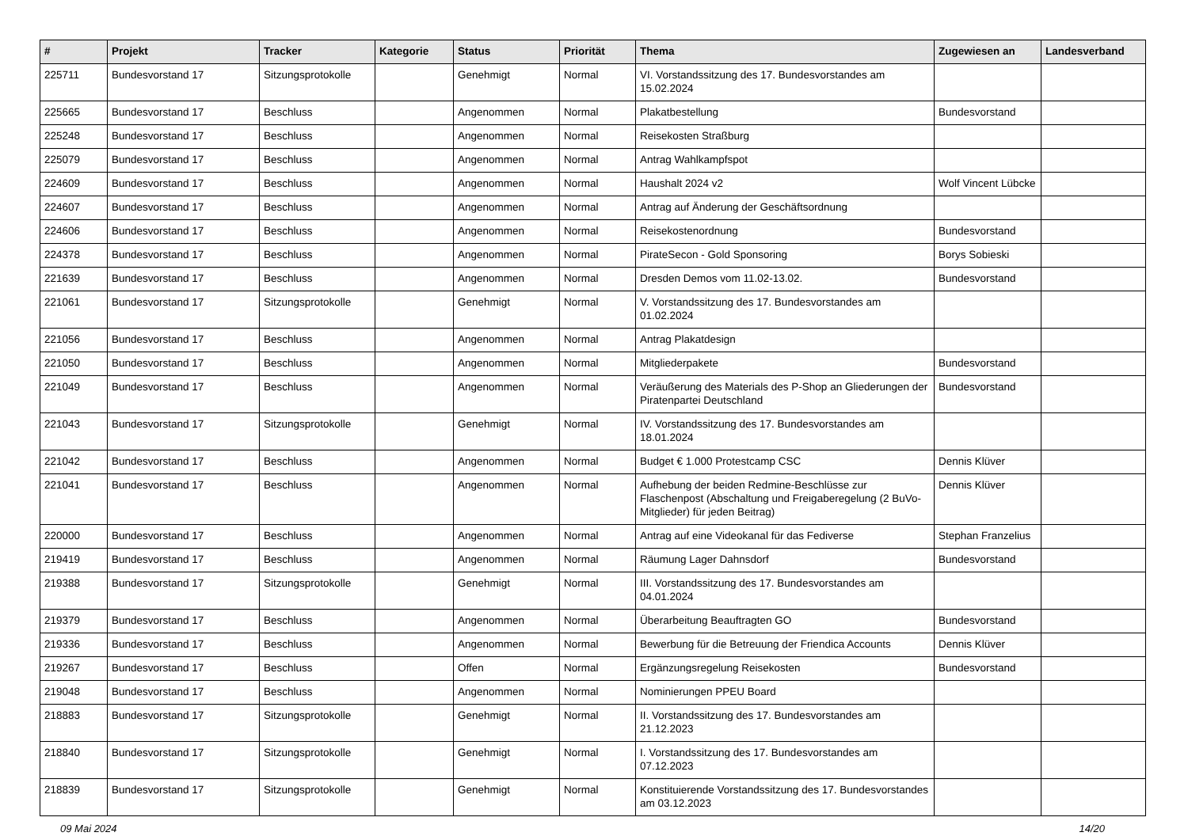| # | Projekt | Tracker | Kategorie | Status | Priorität | Thema | Zugewiesen an | Landesverband |
| --- | --- | --- | --- | --- | --- | --- | --- | --- |
| 225711 | Bundesvorstand 17 | Sitzungsprotokolle | | Genehmigt | Normal | VI. Vorstandssitzung des 17. Bundesvorstandes am 15.02.2024 | | |
| 225665 | Bundesvorstand 17 | Beschluss | | Angenommen | Normal | Plakatbestellung | Bundesvorstand | |
| 225248 | Bundesvorstand 17 | Beschluss | | Angenommen | Normal | Reisekosten Straßburg | | |
| 225079 | Bundesvorstand 17 | Beschluss | | Angenommen | Normal | Antrag Wahlkampfspot | | |
| 224609 | Bundesvorstand 17 | Beschluss | | Angenommen | Normal | Haushalt 2024 v2 | Wolf Vincent Lübcke | |
| 224607 | Bundesvorstand 17 | Beschluss | | Angenommen | Normal | Antrag auf Änderung der Geschäftsordnung | | |
| 224606 | Bundesvorstand 17 | Beschluss | | Angenommen | Normal | Reisekostenordnung | Bundesvorstand | |
| 224378 | Bundesvorstand 17 | Beschluss | | Angenommen | Normal | PirateSecon - Gold Sponsoring | Borys Sobieski | |
| 221639 | Bundesvorstand 17 | Beschluss | | Angenommen | Normal | Dresden Demos vom 11.02-13.02. | Bundesvorstand | |
| 221061 | Bundesvorstand 17 | Sitzungsprotokolle | | Genehmigt | Normal | V. Vorstandssitzung des 17. Bundesvorstandes am 01.02.2024 | | |
| 221056 | Bundesvorstand 17 | Beschluss | | Angenommen | Normal | Antrag Plakatdesign | | |
| 221050 | Bundesvorstand 17 | Beschluss | | Angenommen | Normal | Mitgliederpakete | Bundesvorstand | |
| 221049 | Bundesvorstand 17 | Beschluss | | Angenommen | Normal | Veräußerung des Materials des P-Shop an Gliederungen der Piratenpartei Deutschland | Bundesvorstand | |
| 221043 | Bundesvorstand 17 | Sitzungsprotokolle | | Genehmigt | Normal | IV. Vorstandssitzung des 17. Bundesvorstandes am 18.01.2024 | | |
| 221042 | Bundesvorstand 17 | Beschluss | | Angenommen | Normal | Budget € 1.000 Protestcamp CSC | Dennis Klüver | |
| 221041 | Bundesvorstand 17 | Beschluss | | Angenommen | Normal | Aufhebung der beiden Redmine-Beschlüsse zur Flaschenpost (Abschaltung und Freigaberegelung (2 BuVo-Mitglieder) für jeden Beitrag) | Dennis Klüver | |
| 220000 | Bundesvorstand 17 | Beschluss | | Angenommen | Normal | Antrag auf eine Videokanal für das Fediverse | Stephan Franzelius | |
| 219419 | Bundesvorstand 17 | Beschluss | | Angenommen | Normal | Räumung Lager Dahnsdorf | Bundesvorstand | |
| 219388 | Bundesvorstand 17 | Sitzungsprotokolle | | Genehmigt | Normal | III. Vorstandssitzung des 17. Bundesvorstandes am 04.01.2024 | | |
| 219379 | Bundesvorstand 17 | Beschluss | | Angenommen | Normal | Überarbeitung Beauftragten GO | Bundesvorstand | |
| 219336 | Bundesvorstand 17 | Beschluss | | Angenommen | Normal | Bewerbung für die Betreuung der Friendica Accounts | Dennis Klüver | |
| 219267 | Bundesvorstand 17 | Beschluss | | Offen | Normal | Ergänzungsregelung Reisekosten | Bundesvorstand | |
| 219048 | Bundesvorstand 17 | Beschluss | | Angenommen | Normal | Nominierungen PPEU Board | | |
| 218883 | Bundesvorstand 17 | Sitzungsprotokolle | | Genehmigt | Normal | II. Vorstandssitzung des 17. Bundesvorstandes am 21.12.2023 | | |
| 218840 | Bundesvorstand 17 | Sitzungsprotokolle | | Genehmigt | Normal | I. Vorstandssitzung des 17. Bundesvorstandes am 07.12.2023 | | |
| 218839 | Bundesvorstand 17 | Sitzungsprotokolle | | Genehmigt | Normal | Konstituierende Vorstandssitzung des 17. Bundesvorstandes am 03.12.2023 | | |
09 Mai 2024 14/20